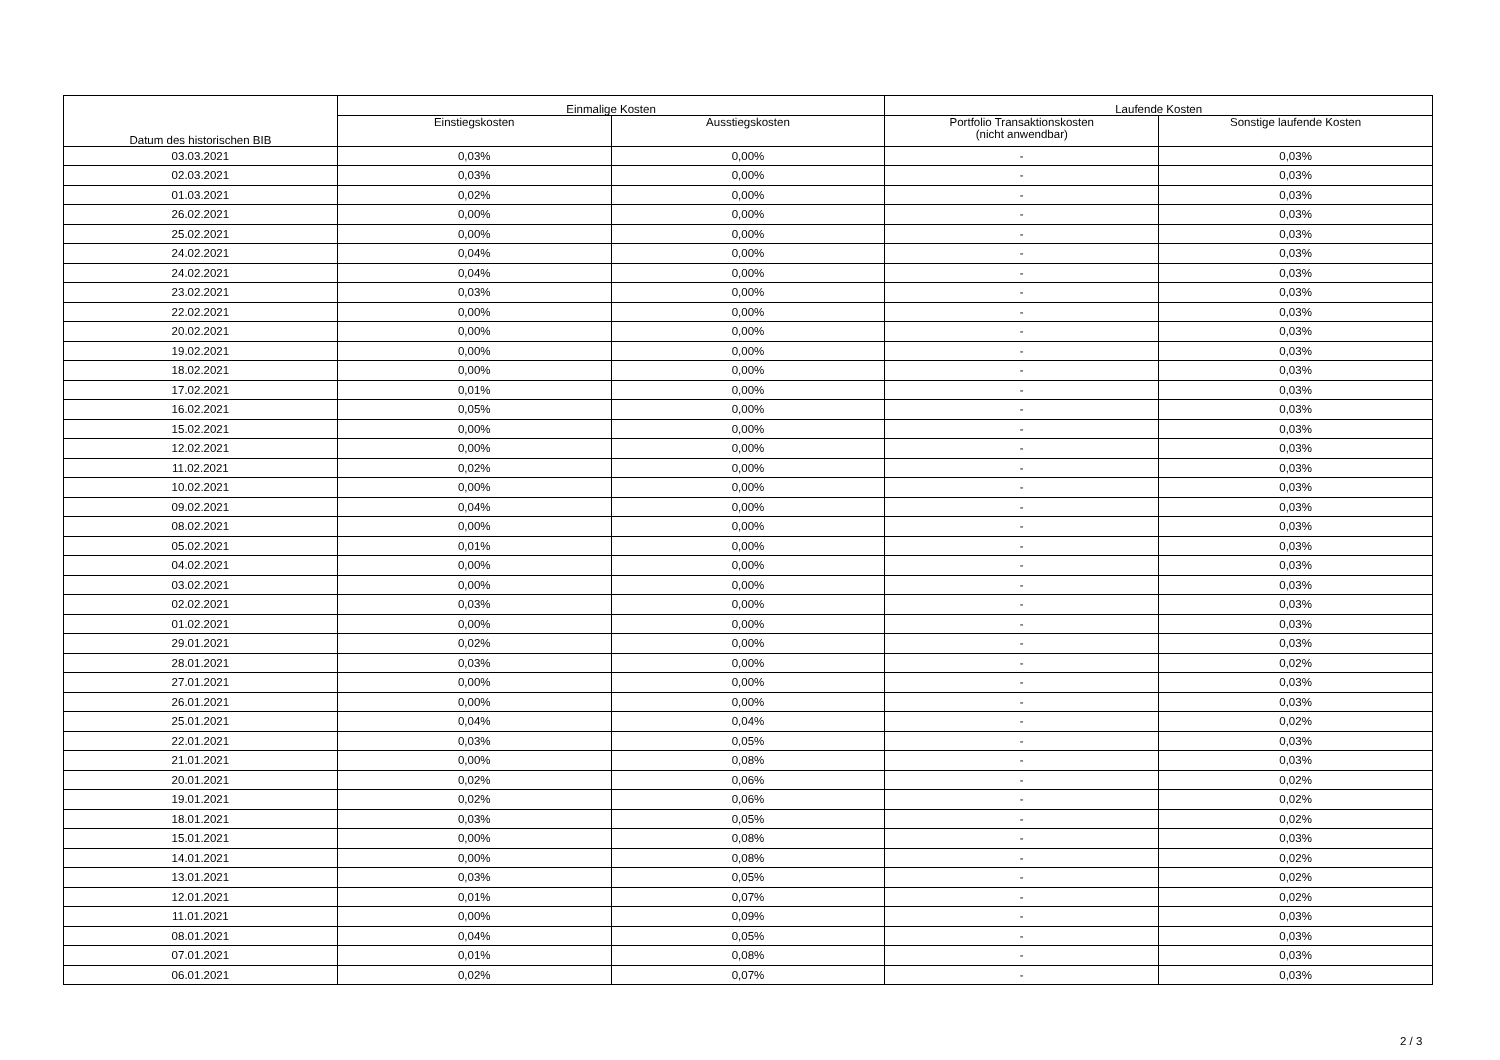| Datum des historischen BIB | Einmalige Kosten | | Laufende Kosten | |
| --- | --- | --- | --- | --- |
| | Einstiegskosten | Ausstiegskosten | Portfolio Transaktionskosten (nicht anwendbar) | Sonstige laufende Kosten |
| 03.03.2021 | 0,03% | 0,00% | - | 0,03% |
| 02.03.2021 | 0,03% | 0,00% | - | 0,03% |
| 01.03.2021 | 0,02% | 0,00% | - | 0,03% |
| 26.02.2021 | 0,00% | 0,00% | - | 0,03% |
| 25.02.2021 | 0,00% | 0,00% | - | 0,03% |
| 24.02.2021 | 0,04% | 0,00% | - | 0,03% |
| 24.02.2021 | 0,04% | 0,00% | - | 0,03% |
| 23.02.2021 | 0,03% | 0,00% | - | 0,03% |
| 22.02.2021 | 0,00% | 0,00% | - | 0,03% |
| 20.02.2021 | 0,00% | 0,00% | - | 0,03% |
| 19.02.2021 | 0,00% | 0,00% | - | 0,03% |
| 18.02.2021 | 0,00% | 0,00% | - | 0,03% |
| 17.02.2021 | 0,01% | 0,00% | - | 0,03% |
| 16.02.2021 | 0,05% | 0,00% | - | 0,03% |
| 15.02.2021 | 0,00% | 0,00% | - | 0,03% |
| 12.02.2021 | 0,00% | 0,00% | - | 0,03% |
| 11.02.2021 | 0,02% | 0,00% | - | 0,03% |
| 10.02.2021 | 0,00% | 0,00% | - | 0,03% |
| 09.02.2021 | 0,04% | 0,00% | - | 0,03% |
| 08.02.2021 | 0,00% | 0,00% | - | 0,03% |
| 05.02.2021 | 0,01% | 0,00% | - | 0,03% |
| 04.02.2021 | 0,00% | 0,00% | - | 0,03% |
| 03.02.2021 | 0,00% | 0,00% | - | 0,03% |
| 02.02.2021 | 0,03% | 0,00% | - | 0,03% |
| 01.02.2021 | 0,00% | 0,00% | - | 0,03% |
| 29.01.2021 | 0,02% | 0,00% | - | 0,03% |
| 28.01.2021 | 0,03% | 0,00% | - | 0,02% |
| 27.01.2021 | 0,00% | 0,00% | - | 0,03% |
| 26.01.2021 | 0,00% | 0,00% | - | 0,03% |
| 25.01.2021 | 0,04% | 0,04% | - | 0,02% |
| 22.01.2021 | 0,03% | 0,05% | - | 0,03% |
| 21.01.2021 | 0,00% | 0,08% | - | 0,03% |
| 20.01.2021 | 0,02% | 0,06% | - | 0,02% |
| 19.01.2021 | 0,02% | 0,06% | - | 0,02% |
| 18.01.2021 | 0,03% | 0,05% | - | 0,02% |
| 15.01.2021 | 0,00% | 0,08% | - | 0,03% |
| 14.01.2021 | 0,00% | 0,08% | - | 0,02% |
| 13.01.2021 | 0,03% | 0,05% | - | 0,02% |
| 12.01.2021 | 0,01% | 0,07% | - | 0,02% |
| 11.01.2021 | 0,00% | 0,09% | - | 0,03% |
| 08.01.2021 | 0,04% | 0,05% | - | 0,03% |
| 07.01.2021 | 0,01% | 0,08% | - | 0,03% |
| 06.01.2021 | 0,02% | 0,07% | - | 0,03% |
2 / 3